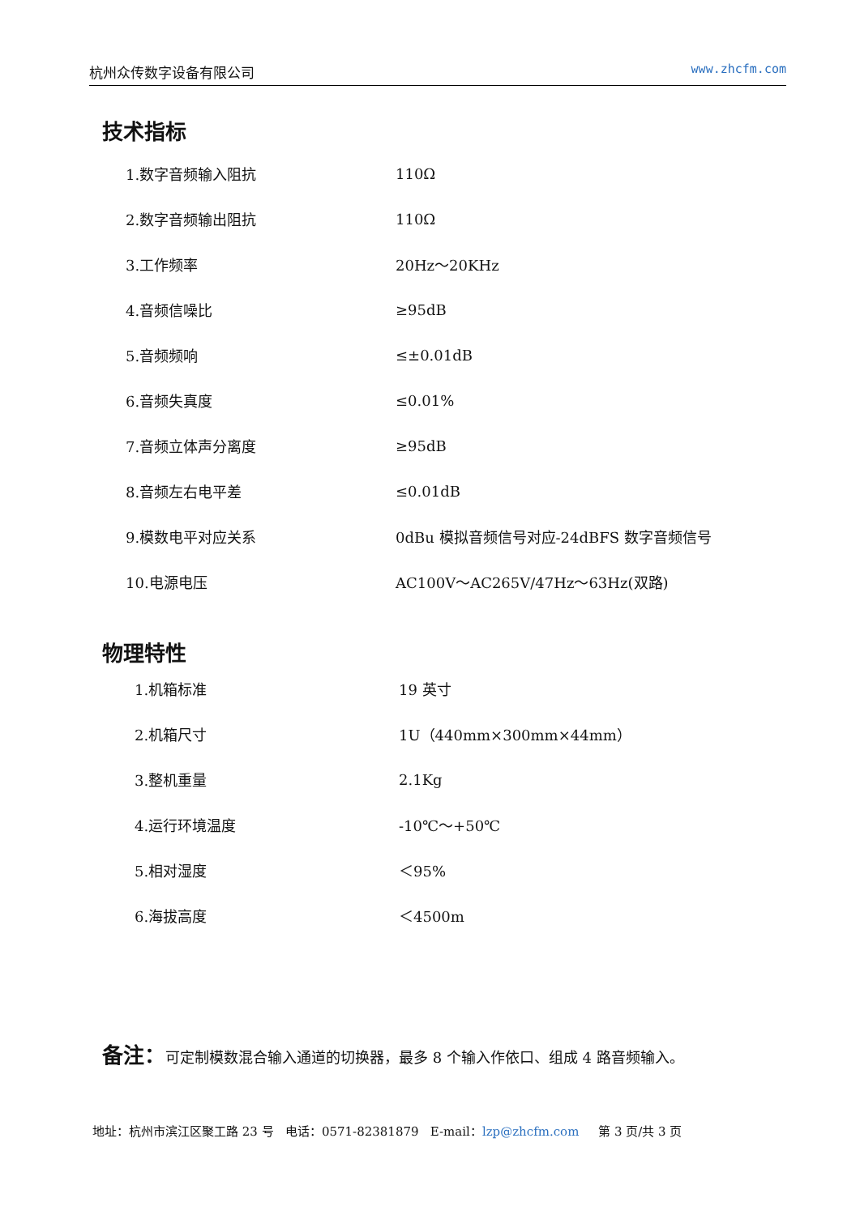杭州众传数字设备有限公司 www.zhcfm.com
技术指标
| 1.数字音频输入阻抗 | 110Ω |
| 2.数字音频输出阻抗 | 110Ω |
| 3.工作频率 | 20Hz～20KHz |
| 4.音频信噪比 | ≥95dB |
| 5.音频频响 | ≤±0.01dB |
| 6.音频失真度 | ≤0.01% |
| 7.音频立体声分离度 | ≥95dB |
| 8.音频左右电平差 | ≤0.01dB |
| 9.模数电平对应关系 | 0dBu 模拟音频信号对应-24dBFS 数字音频信号 |
| 10.电源电压 | AC100V～AC265V/47Hz～63Hz(双路) |
物理特性
| 1.机箱标准 | 19 英寸 |
| 2.机箱尺寸 | 1U（440mm×300mm×44mm） |
| 3.整机重量 | 2.1Kg |
| 4.运行环境温度 | -10℃～+50℃ |
| 5.相对湿度 | ＜95% |
| 6.海拔高度 | ＜4500m |
备注：可定制模数混合输入通道的切换器，最多 8 个输入作依口、组成 4 路音频输入。
地址：杭州市滨江区聚工路 23 号 电话：0571-82381879 E-mail：lzp@zhcfm.com 第 3 页/共 3 页